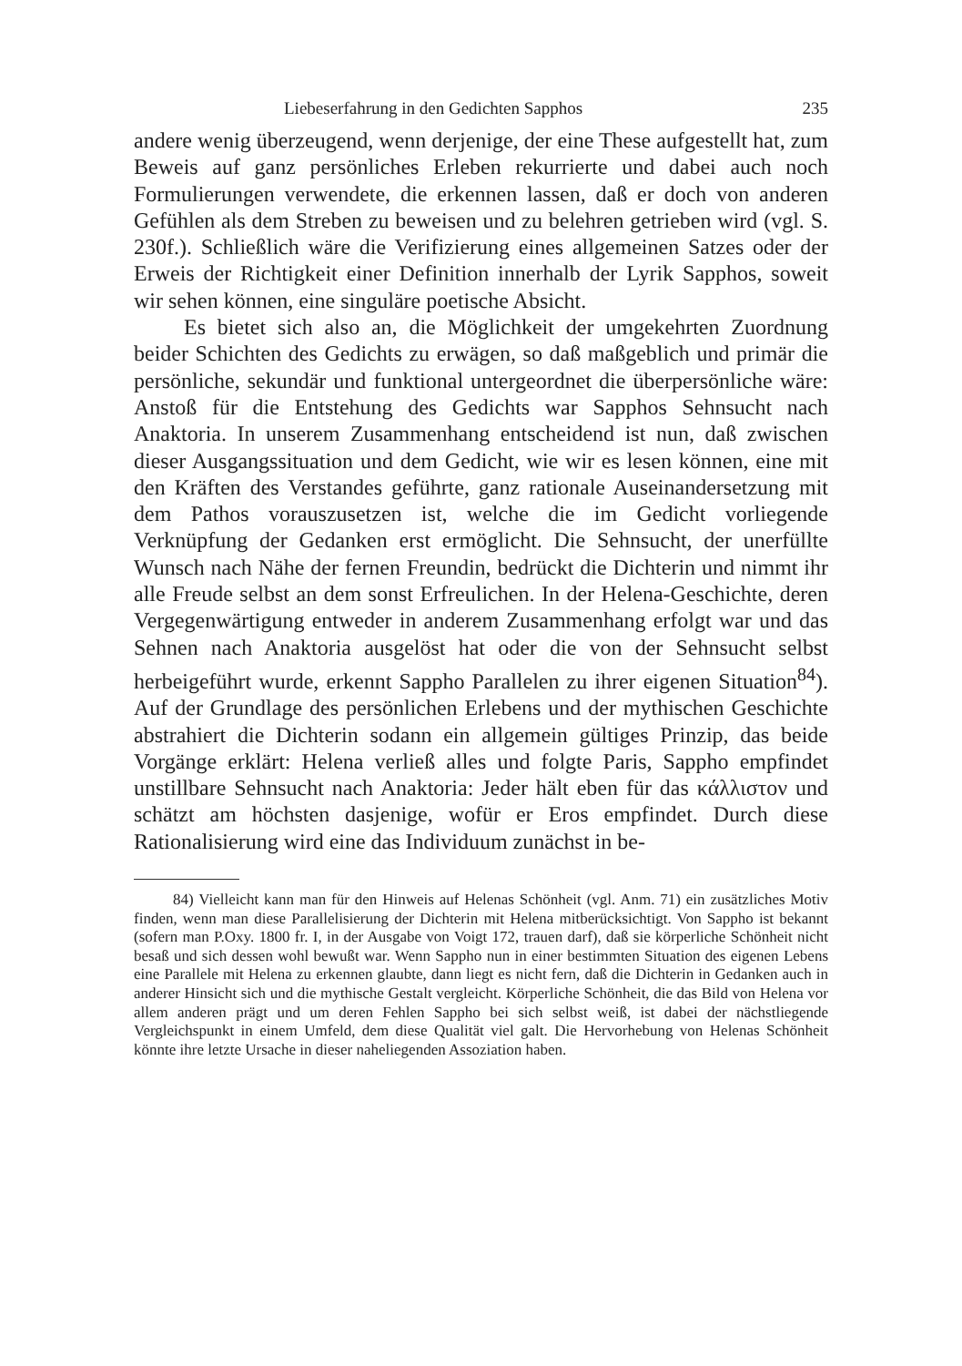Liebeserfahrung in den Gedichten Sapphos 235
andere wenig überzeugend, wenn derjenige, der eine These aufgestellt hat, zum Beweis auf ganz persönliches Erleben rekurrierte und dabei auch noch Formulierungen verwendete, die erkennen lassen, daß er doch von anderen Gefühlen als dem Streben zu beweisen und zu belehren getrieben wird (vgl. S. 230f.). Schließlich wäre die Verifizierung eines allgemeinen Satzes oder der Erweis der Richtigkeit einer Definition innerhalb der Lyrik Sapphos, soweit wir sehen können, eine singuläre poetische Absicht.
Es bietet sich also an, die Möglichkeit der umgekehrten Zuordnung beider Schichten des Gedichts zu erwägen, so daß maßgeblich und primär die persönliche, sekundär und funktional untergeordnet die überpersönliche wäre: Anstoß für die Entstehung des Gedichts war Sapphos Sehnsucht nach Anaktoria. In unserem Zusammenhang entscheidend ist nun, daß zwischen dieser Ausgangssituation und dem Gedicht, wie wir es lesen können, eine mit den Kräften des Verstandes geführte, ganz rationale Auseinandersetzung mit dem Pathos vorauszusetzen ist, welche die im Gedicht vorliegende Verknüpfung der Gedanken erst ermöglicht. Die Sehnsucht, der unerfüllte Wunsch nach Nähe der fernen Freundin, bedrückt die Dichterin und nimmt ihr alle Freude selbst an dem sonst Erfreulichen. In der Helena-Geschichte, deren Vergegenwärtigung entweder in anderem Zusammenhang erfolgt war und das Sehnen nach Anaktoria ausgelöst hat oder die von der Sehnsucht selbst herbeigeführt wurde, erkennt Sappho Parallelen zu ihrer eigenen Situation<sup>84</sup>). Auf der Grundlage des persönlichen Erlebens und der mythischen Geschichte abstrahiert die Dichterin sodann ein allgemein gültiges Prinzip, das beide Vorgänge erklärt: Helena verließ alles und folgte Paris, Sappho empfindet unstillbare Sehnsucht nach Anaktoria: Jeder hält eben für das κάλλιστον und schätzt am höchsten dasjenige, wofür er Eros empfindet. Durch diese Rationalisierung wird eine das Individuum zunächst in be-
84) Vielleicht kann man für den Hinweis auf Helenas Schönheit (vgl. Anm. 71) ein zusätzliches Motiv finden, wenn man diese Parallelisierung der Dichterin mit Helena mitberücksichtigt. Von Sappho ist bekannt (sofern man P.Oxy. 1800 fr. I, in der Ausgabe von Voigt 172, trauen darf), daß sie körperliche Schönheit nicht besaß und sich dessen wohl bewußt war. Wenn Sappho nun in einer bestimmten Situation des eigenen Lebens eine Parallele mit Helena zu erkennen glaubte, dann liegt es nicht fern, daß die Dichterin in Gedanken auch in anderer Hinsicht sich und die mythische Gestalt vergleicht. Körperliche Schönheit, die das Bild von Helena vor allem anderen prägt und um deren Fehlen Sappho bei sich selbst weiß, ist dabei der nächstliegende Vergleichspunkt in einem Umfeld, dem diese Qualität viel galt. Die Hervorhebung von Helenas Schönheit könnte ihre letzte Ursache in dieser naheliegenden Assoziation haben.